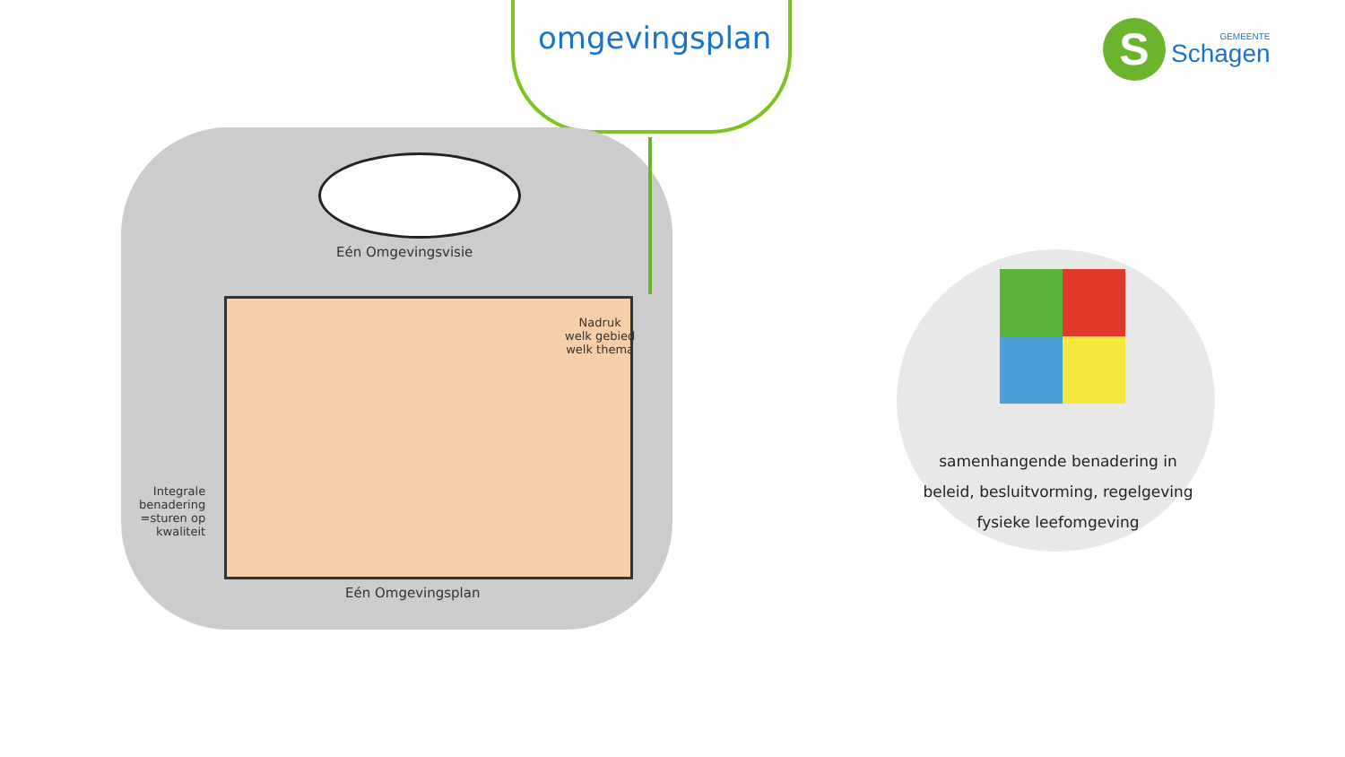omgevingsplan
S
GEMEENTE
Schagen
Eén Omgevingsvisie
Nadruk
welk gebied
welk thema
Integrale
benadering
=sturen op
kwaliteit
Eén Omgevingsplan
samenhangende benadering in
beleid, besluitvorming, regelgeving
fysieke leefomgeving